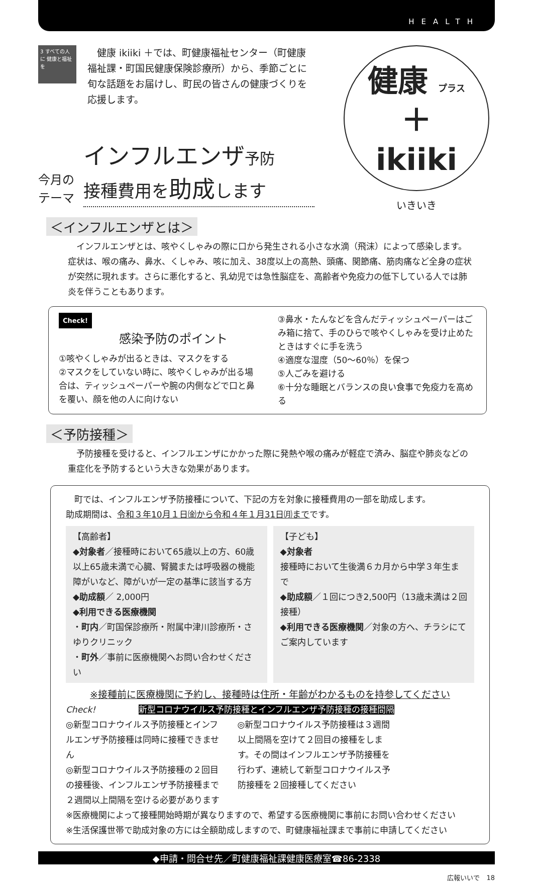HEALTH
3 すべての人に 健康と福祉を
健康 ikiiki ＋では、町健康福祉センター（町健康福祉課・町国民健康保険診療所）から、季節ごとに旬な話題をお届けし、町民の皆さんの健康づくりを応援します。
健康 プラス
＋
ikiiki
いきいき
今月の
テーマ
インフルエンザ予防
接種費用を助成します
＜インフルエンザとは＞
インフルエンザとは、咳やくしゃみの際に口から発生される小さな水滴（飛沫）によって感染します。症状は、喉の痛み、鼻水、くしゃみ、咳に加え、38度以上の高熱、頭痛、関節痛、筋肉痛など全身の症状が突然に現れます。さらに悪化すると、乳幼児では急性脳症を、高齢者や免疫力の低下している人では肺炎を伴うこともあります。
Check!
感染予防のポイント
①咳やくしゃみが出るときは、マスクをする
②マスクをしていない時に、咳やくしゃみが出る場合は、ティッシュペーパーや腕の内側などで口と鼻を覆い、顔を他の人に向けない
③鼻水・たんなどを含んだティッシュペーパーはごみ箱に捨て、手のひらで咳やくしゃみを受け止めたときはすぐに手を洗う
④適度な湿度（50〜60％）を保つ
⑤人ごみを避ける
⑥十分な睡眠とバランスの良い食事で免疫力を高める
＜予防接種＞
予防接種を受けると、インフルエンザにかかった際に発熱や喉の痛みが軽症で済み、脳症や肺炎などの重症化を予防するという大きな効果があります。
町では、インフルエンザ予防接種について、下記の方を対象に接種費用の一部を助成します。
助成期間は、令和３年10月１日㈮から令和４年１月31日㈪までです。
【高齢者】
◆対象者／接種時において65歳以上の方、60歳以上65歳未満で心臓、腎臓または呼吸器の機能障がいなど、障がいが一定の基準に該当する方
◆助成額／ 2,000円
◆利用できる医療機関
・町内／町国保診療所・附属中津川診療所・さゆりクリニック
・町外／事前に医療機関へお問い合わせください
【子ども】
◆対象者
接種時において生後満６カ月から中学３年生まで
◆助成額／１回につき2,500円（13歳未満は２回接種）
◆利用できる医療機関／対象の方へ、チラシにてご案内しています
※接種前に医療機関に予約し、接種時は住所・年齢がわかるものを持参してください
Check! 新型コロナウイルス予防接種とインフルエンザ予防接種の接種間隔
◎新型コロナウイルス予防接種とインフルエンザ予防接種は同時に接種できません
◎新型コロナウイルス予防接種の２回目の接種後、インフルエンザ予防接種まで２週間以上間隔を空ける必要があります
◎新型コロナウイルス予防接種は３週間以上間隔を空けて２回目の接種をします。その間はインフルエンザ予防接種を行わず、連続して新型コロナウイルス予防接種を２回接種してください
※医療機関によって接種開始時期が異なりますので、希望する医療機関に事前にお問い合わせください
※生活保護世帯で助成対象の方には全額助成しますので、町健康福祉課まで事前に申請してください
◆申請・問合せ先／町健康福祉課健康医療室☎86-2338
広報いいで　18